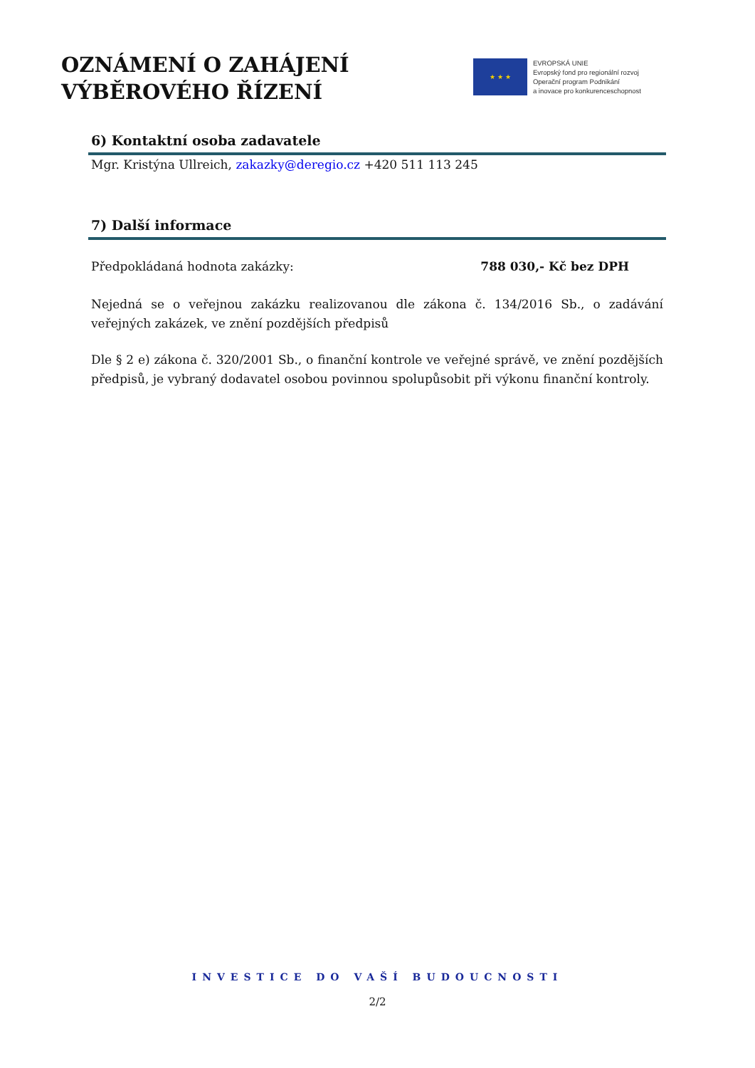OZNÁMENÍ O ZAHÁJENÍ
VÝBĚROVÉHO ŘÍZENÍ
★ ★ ★
EVROPSKÁ UNIE
Evropský fond pro regionální rozvoj
Operační program Podnikání
a inovace pro konkurenceschopnost
6) Kontaktní osoba zadavatele
Mgr. Kristýna Ullreich, zakazky@deregio.cz +420 511 113 245
7) Další informace
Předpokládaná hodnota zakázky: 788 030,- Kč bez DPH
Nejedná se o veřejnou zakázku realizovanou dle zákona č. 134/2016 Sb., o zadávání veřejných zakázek, ve znění pozdějších předpisů
Dle § 2 e) zákona č. 320/2001 Sb., o finanční kontrole ve veřejné správě, ve znění pozdějších předpisů, je vybraný dodavatel osobou povinnou spolupůsobit při výkonu finanční kontroly.
INVESTICE DO VAŠÍ BUDOUCNOSTI
2/2